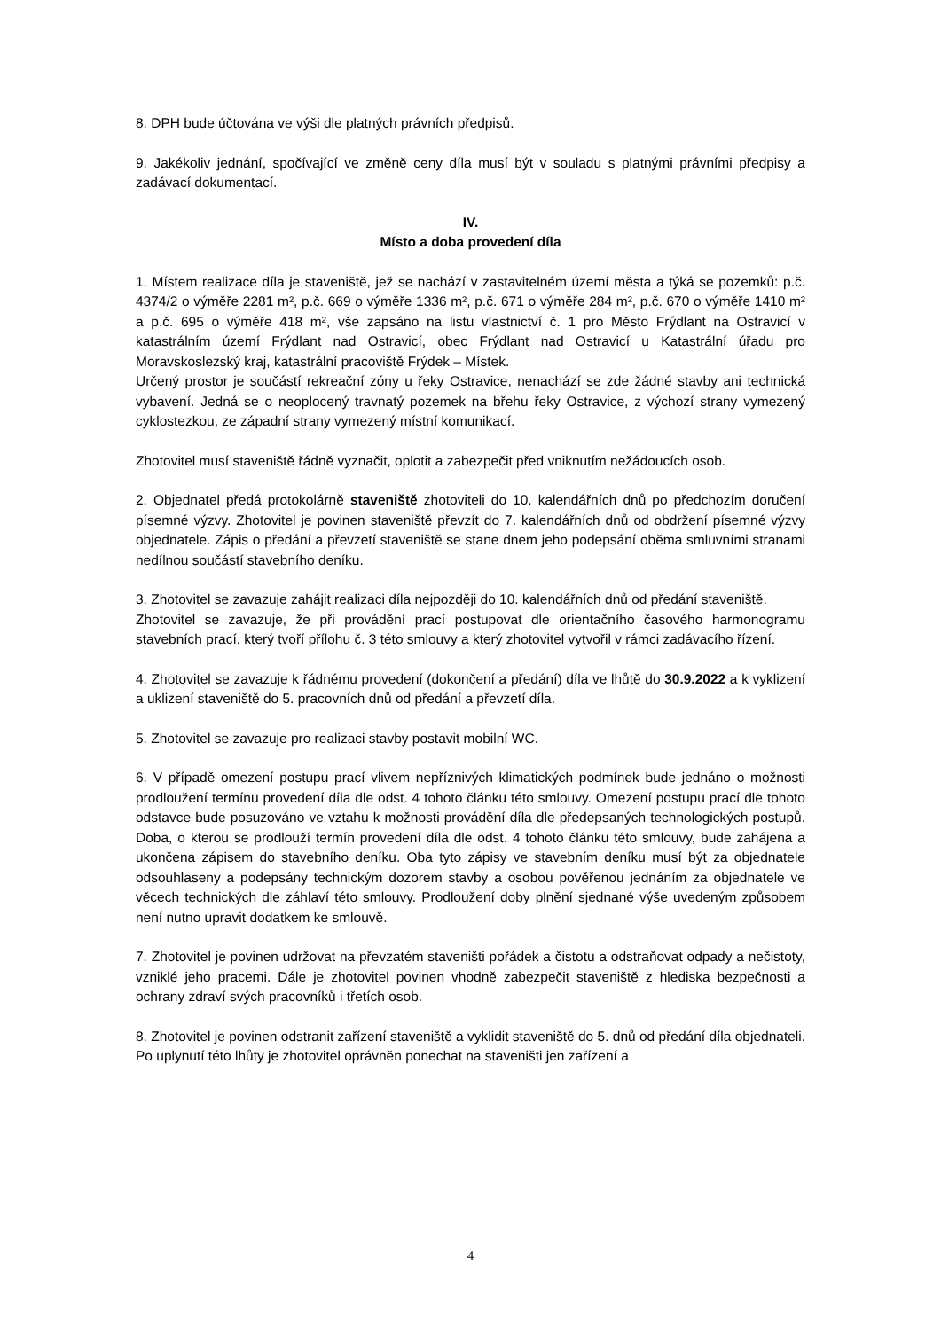8. DPH bude účtována ve výši dle platných právních předpisů.
9. Jakékoliv jednání, spočívající ve změně ceny díla musí být v souladu s platnými právními předpisy a zadávací dokumentací.
IV.
Místo a doba provedení díla
1. Místem realizace díla je staveniště, jež se nachází v zastavitelném území města a týká se pozemků: p.č. 4374/2 o výměře 2281 m², p.č. 669 o výměře 1336 m², p.č. 671 o výměře 284 m², p.č. 670 o výměře 1410 m² a p.č. 695 o výměře 418 m², vše zapsáno na listu vlastnictví č. 1 pro Město Frýdlant na Ostravicí v katastrálním území Frýdlant nad Ostravicí, obec Frýdlant nad Ostravicí u Katastrální úřadu pro Moravskoslezský kraj, katastrální pracoviště Frýdek – Místek.
Určený prostor je součástí rekreační zóny u řeky Ostravice, nenachází se zde žádné stavby ani technická vybavení. Jedná se o neoplocený travnatý pozemek na břehu řeky Ostravice, z výchozí strany vymezený cyklostezkou, ze západní strany vymezený místní komunikací.
Zhotovitel musí staveniště řádně vyznačit, oplotit a zabezpečit před vniknutím nežádoucích osob.
2. Objednatel předá protokolárně staveniště zhotoviteli do 10. kalendářních dnů po předchozím doručení písemné výzvy. Zhotovitel je povinen staveniště převzít do 7. kalendářních dnů od obdržení písemné výzvy objednatele. Zápis o předání a převzetí staveniště se stane dnem jeho podepsání oběma smluvními stranami nedílnou součástí stavebního deníku.
3. Zhotovitel se zavazuje zahájit realizaci díla nejpozději do 10. kalendářních dnů od předání staveniště.
Zhotovitel se zavazuje, že při provádění prací postupovat dle orientačního časového harmonogramu stavebních prací, který tvoří přílohu č. 3 této smlouvy a který zhotovitel vytvořil v rámci zadávacího řízení.
4. Zhotovitel se zavazuje k řádnému provedení (dokončení a předání) díla ve lhůtě do 30.9.2022 a k vyklizení a uklizení staveniště do 5. pracovních dnů od předání a převzetí díla.
5. Zhotovitel se zavazuje pro realizaci stavby postavit mobilní WC.
6. V případě omezení postupu prací vlivem nepříznivých klimatických podmínek bude jednáno o možnosti prodloužení termínu provedení díla dle odst. 4 tohoto článku této smlouvy. Omezení postupu prací dle tohoto odstavce bude posuzováno ve vztahu k možnosti provádění díla dle předepsaných technologických postupů. Doba, o kterou se prodlouží termín provedení díla dle odst. 4 tohoto článku této smlouvy, bude zahájena a ukončena zápisem do stavebního deníku. Oba tyto zápisy ve stavebním deníku musí být za objednatele odsouhlaseny a podepsány technickým dozorem stavby a osobou pověřenou jednáním za objednatele ve věcech technických dle záhlaví této smlouvy. Prodloužení doby plnění sjednané výše uvedeným způsobem není nutno upravit dodatkem ke smlouvě.
7. Zhotovitel je povinen udržovat na převzatém staveništi pořádek a čistotu a odstraňovat odpady a nečistoty, vzniklé jeho pracemi. Dále je zhotovitel povinen vhodně zabezpečit staveniště z hlediska bezpečnosti a ochrany zdraví svých pracovníků i třetích osob.
8. Zhotovitel je povinen odstranit zařízení staveniště a vyklidit staveniště do 5. dnů od předání díla objednateli. Po uplynutí této lhůty je zhotovitel oprávněn ponechat na staveništi jen zařízení a
4